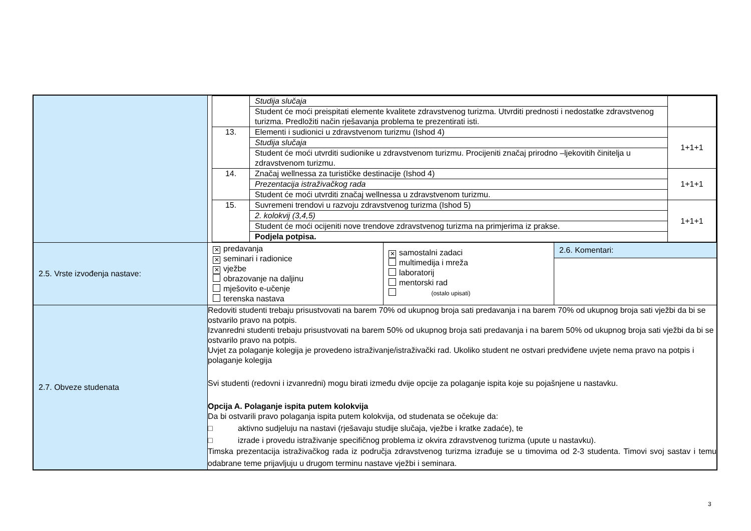| | / / Studija slučaja / / / / Student će moći preispitati elemente kvalitete zdravstvenog turizma. Utvrditi prednosti i nedostatke zdravstvenog turizma. Predložiti način rješavanja problema te prezentirati isti. / / / 13. / Elementi i sudionici u zdravstvenom turizmu (Ishod 4) / 1+1+1 / / / Studija slučaja / / / / Student će moći utvrditi sudionike u zdravstvenom turizmu. Procijeniti značaj prirodno –ljekovitih činitelja u zdravstvenom turizmu. / / / 14. / Značaj wellnessa za turističke destinacije (Ishod 4) / 1+1+1 / / / Prezentacija istraživačkog rada / / / / Student će moći utvrditi značaj wellnessa u zdravstvenom turizmu. / / / 15. / Suvremeni trendovi u razvoju zdravstvenog turizma (Ishod 5) / 1+1+1 / / / 2. kolokvij (3,4,5) / / / / Student će moći ocijeniti nove trendove zdravstvenog turizma na primjerima iz prakse. / / / / Podjela potpisa. / / | | |
| 2.5. Vrste izvođenja nastave: | ✕ predavanja ✕ seminari i radionice ✕ vježbe obrazovanje na daljinu mješovito e-učenje terenska nastava | ✕ samostalni zadaci multimedija i mreža laboratorij mentorski rad (ostalo upisati) | 2.6. Komentari: |
| 2.7. Obveze studenata | Redoviti studenti trebaju prisustvovati na barem 70% od ukupnog broja sati predavanja i na barem 70% od ukupnog broja sati vježbi da bi se ostvarilo pravo na potpis. Izvanredni studenti trebaju prisustvovati na barem 50% od ukupnog broja sati predavanja i na barem 50% od ukupnog broja sati vježbi da bi se ostvarilo pravo na potpis. Uvjet za polaganje kolegija je provedeno istraživanje/istraživački rad. Ukoliko student ne ostvari predviđene uvjete nema pravo na potpis i polaganje kolegija Svi studenti (redovni i izvanredni) mogu birati između dvije opcije za polaganje ispita koje su pojašnjene u nastavku. Opcija A. Polaganje ispita putem kolokvija Da bi ostvarili pravo polaganja ispita putem kolokvija, od studenata se očekuje da: □ aktivno sudjeluju na nastavi (rješavaju studije slučaja, vježbe i kratke zadaće), te □ izrade i provedu istraživanje specifičnog problema iz okvira zdravstvenog turizma (upute u nastavku). Timska prezentacija istraživačkog rada iz područja zdravstvenog turizma izrađuje se u timovima od 2-3 studenta. Timovi svoj sastav i temu odabrane teme prijavljuju u drugom terminu nastave vježbi i seminara. | | |
3